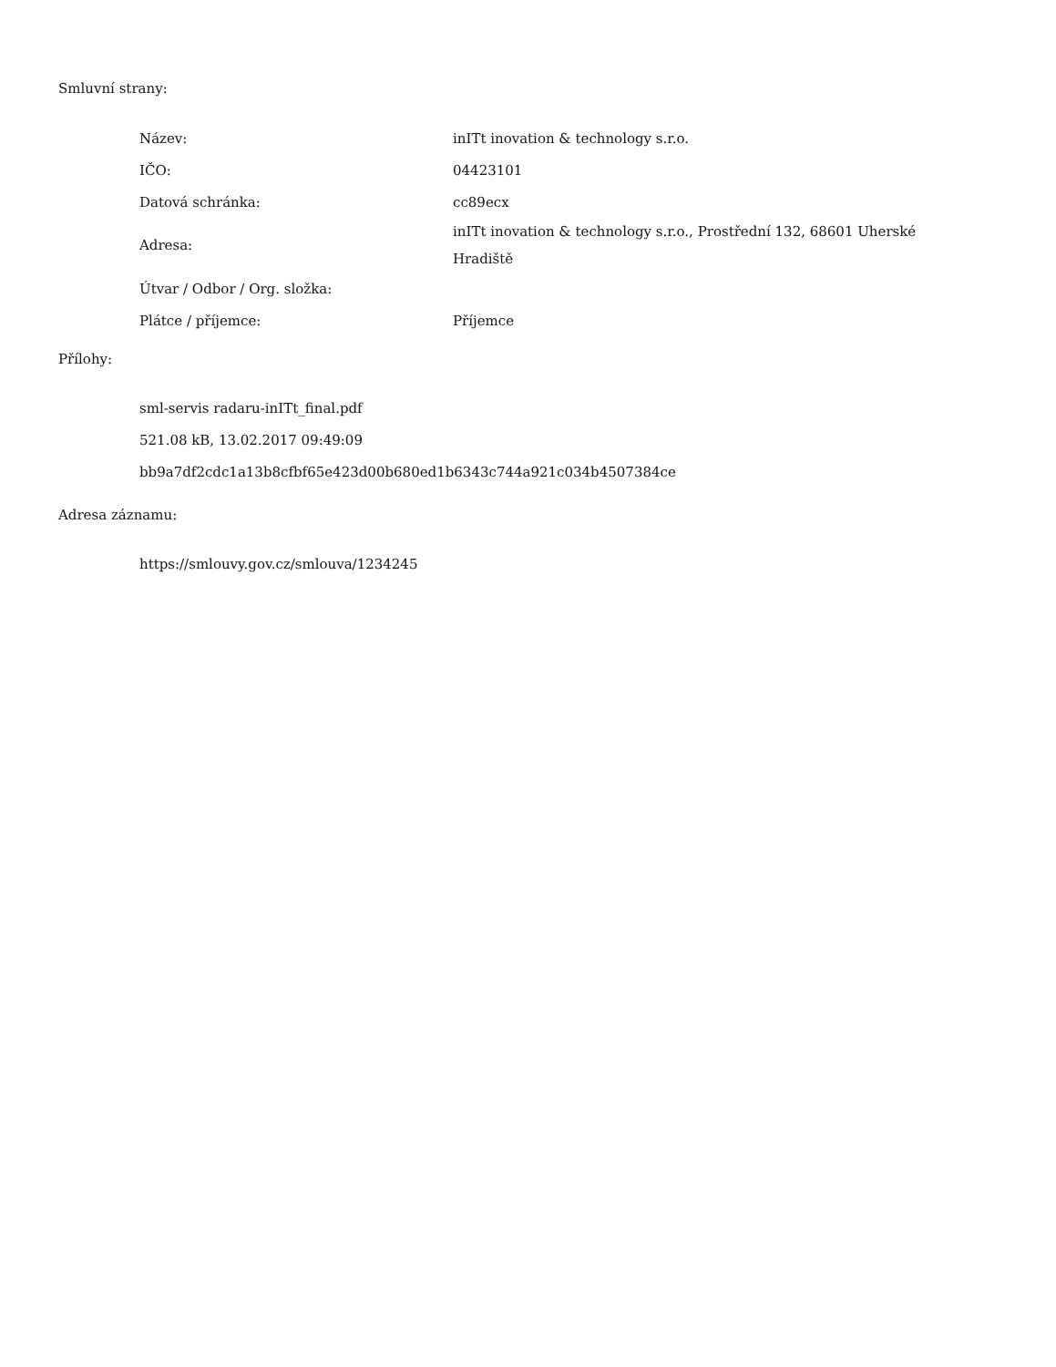Smluvní strany:
| Název: | inITt inovation & technology s.r.o. |
| IČO: | 04423101 |
| Datová schránka: | cc89ecx |
| Adresa: | inITt inovation & technology s.r.o., Prostřední 132, 68601 Uherské Hradiště |
| Útvar / Odbor / Org. složka: | |
| Plátce / příjemce: | Příjemce |
Přílohy:
sml-servis radaru-inITt_final.pdf
521.08 kB, 13.02.2017 09:49:09
bb9a7df2cdc1a13b8cfbf65e423d00b680ed1b6343c744a921c034b4507384ce
Adresa záznamu:
https://smlouvy.gov.cz/smlouva/1234245